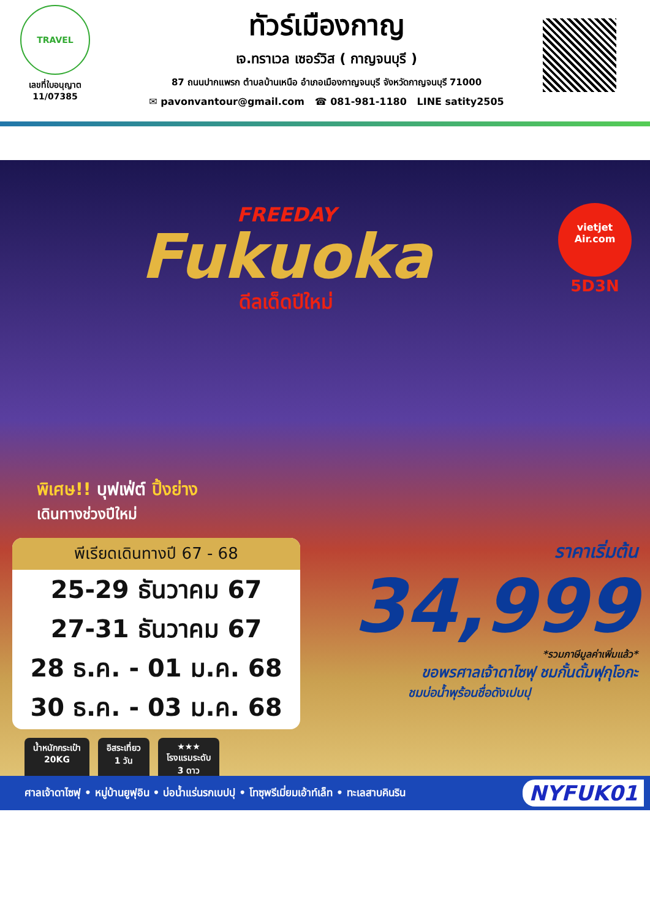TRAVEL
เลขที่ใบอนุญาต
11/07385
ทัวร์เมืองกาญ
เจ.ทราเวล เซอร์วิส ( กาญจนบุรี )
87 ถนนปากแพรก ตำบลบ้านเหนือ อำเภอเมืองกาญจนบุรี จังหวัดกาญจนบุรี 71000
✉ pavonvantour@gmail.com ☎ 081-981-1180 LINE satity2505
FREEDAY
Fukuoka
ดีลเด็ดปีใหม่
vietjet
Air.com
5D3N
พิเศษ!! บุฟเฟ่ต์ ปิ้งย่าง
เดินทางช่วงปีใหม่
พีเรียดเดินทางปี 67 - 68
25-29 ธันวาคม 67
27-31 ธันวาคม 67
28 ธ.ค. - 01 ม.ค. 68
30 ธ.ค. - 03 ม.ค. 68
ราคาเริ่มต้น
34,999
*รวมภาษีมูลค่าเพิ่มแล้ว*
ขอพรศาลเจ้าดาไซฟุ ชมกั้นดั้มฟุกุโอกะ
ชมบ่อน้ำพุร้อนชื่อดังเปบปุ
น้ำหนักกระเป๋า
20KG
อิสระเที่ยว
1 วัน
★★★
โรงแรมระดับ
3 ดาว
ศาลเจ้าดาไซฟุ • หมู่บ้านยูฟุอิน • บ่อน้ำแร่นรกเบปปุ • โทซุพรีเมี่ยมเอ้าท์เล็ท • ทะเลสาบคินริน NYFUK01